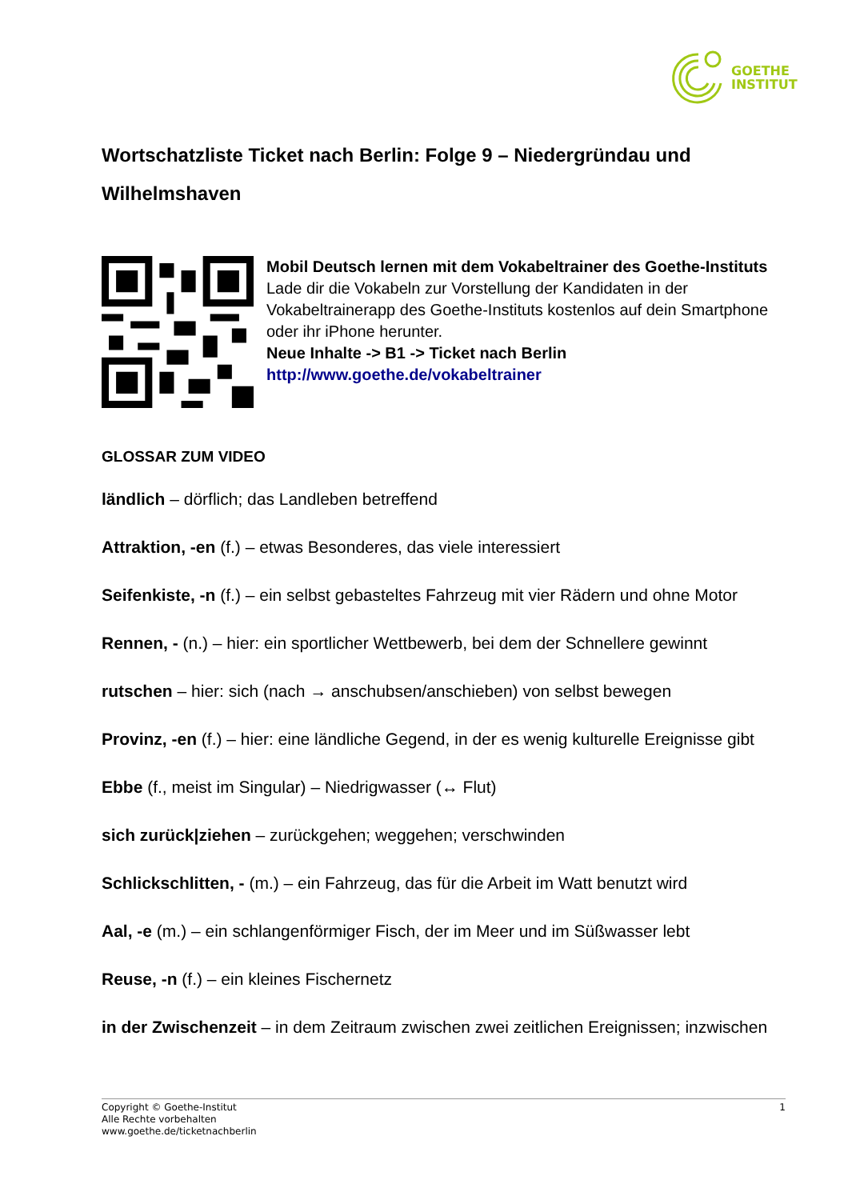GOETHE
INSTITUT
Wortschatzliste Ticket nach Berlin: Folge 9 – Niedergründau und Wilhelmshaven
Mobil Deutsch lernen mit dem Vokabeltrainer des Goethe-Instituts
Lade dir die Vokabeln zur Vorstellung der Kandidaten in der Vokabeltrainerapp des Goethe-Instituts kostenlos auf dein Smartphone oder ihr iPhone herunter.
Neue Inhalte -> B1 -> Ticket nach Berlin
http://www.goethe.de/vokabeltrainer
GLOSSAR ZUM VIDEO
ländlich – dörflich; das Landleben betreffend
Attraktion, -en (f.) – etwas Besonderes, das viele interessiert
Seifenkiste, -n (f.) – ein selbst gebasteltes Fahrzeug mit vier Rädern und ohne Motor
Rennen, - (n.) – hier: ein sportlicher Wettbewerb, bei dem der Schnellere gewinnt
rutschen – hier: sich (nach → anschubsen/anschieben) von selbst bewegen
Provinz, -en (f.) – hier: eine ländliche Gegend, in der es wenig kulturelle Ereignisse gibt
Ebbe (f., meist im Singular) – Niedrigwasser (↔ Flut)
sich zurück|ziehen – zurückgehen; weggehen; verschwinden
Schlickschlitten, - (m.) – ein Fahrzeug, das für die Arbeit im Watt benutzt wird
Aal, -e (m.) – ein schlangenförmiger Fisch, der im Meer und im Süßwasser lebt
Reuse, -n (f.) – ein kleines Fischernetz
in der Zwischenzeit – in dem Zeitraum zwischen zwei zeitlichen Ereignissen; inzwischen
Copyright © Goethe-Institut
Alle Rechte vorbehalten
www.goethe.de/ticketnachberlin
1